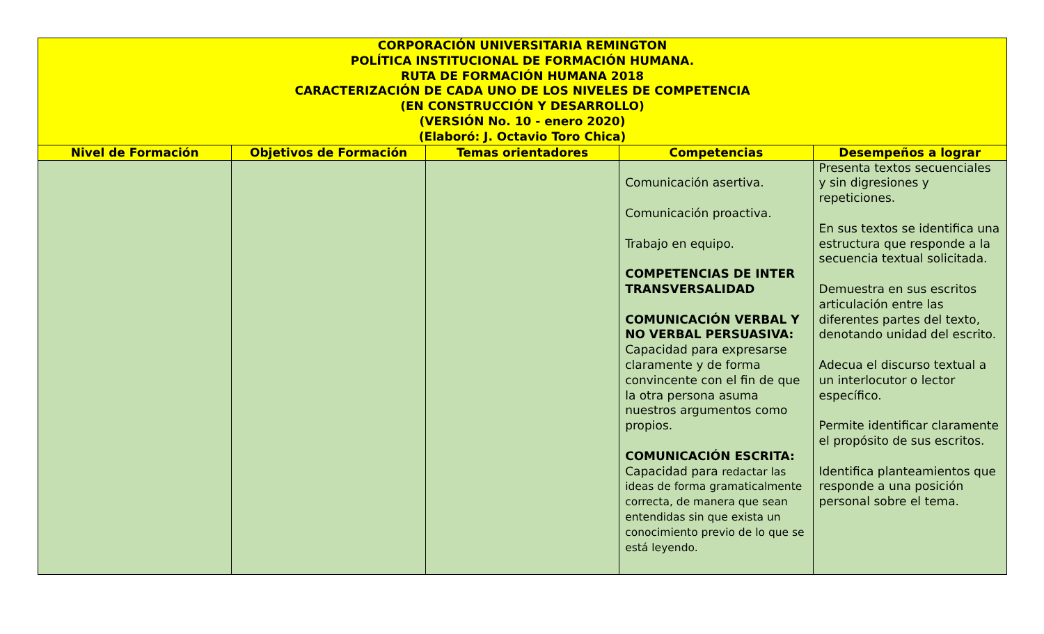| CORPORACIÓN UNIVERSITARIA REMINGTON POLÍTICA INSTITUCIONAL DE FORMACIÓN HUMANA. RUTA DE FORMACIÓN HUMANA 2018 CARACTERIZACIÓN DE CADA UNO DE LOS NIVELES DE COMPETENCIA (EN CONSTRUCCIÓN Y DESARROLLO) (VERSIÓN No. 10 - enero 2020) (Elaboró: J. Octavio Toro Chica) | | | | |
| Nivel de Formación | Objetivos de Formación | Temas orientadores | Competencias | Desempeños a lograr |
| | | | Comunicación asertiva. Comunicación proactiva. Trabajo en equipo. COMPETENCIAS DE INTER TRANSVERSALIDAD COMUNICACIÓN VERBAL Y NO VERBAL PERSUASIVA: Capacidad para expresarse claramente y de forma convincente con el fin de que la otra persona asuma nuestros argumentos como propios. COMUNICACIÓN ESCRITA: Capacidad para redactar las ideas de forma gramaticalmente correcta, de manera que sean entendidas sin que exista un conocimiento previo de lo que se está leyendo. | Presenta textos secuenciales y sin digresiones y repeticiones. En sus textos se identifica una estructura que responde a la secuencia textual solicitada. Demuestra en sus escritos articulación entre las diferentes partes del texto, denotando unidad del escrito. Adecua el discurso textual a un interlocutor o lector específico. Permite identificar claramente el propósito de sus escritos. Identifica planteamientos que responde a una posición personal sobre el tema. |